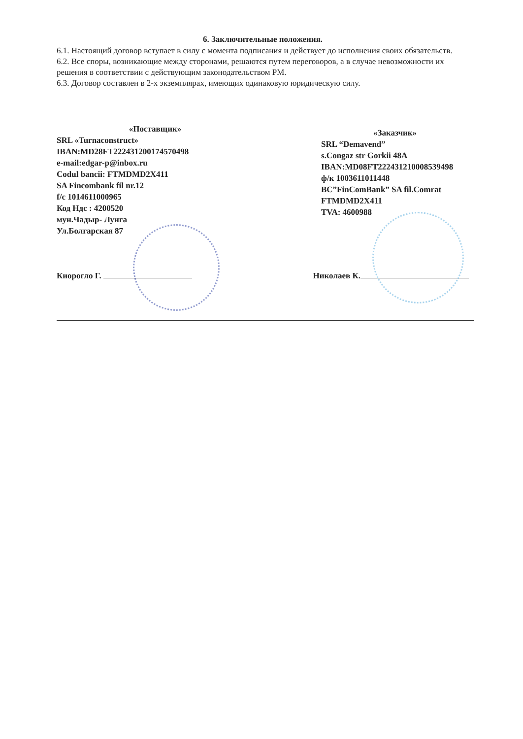6. Заключительные положения.
6.1. Настоящий договор вступает в силу с момента подписания и действует до исполнения своих обязательств.
6.2. Все споры, возникающие между сторонами, решаются путем переговоров, а в случае невозможности их решения в соответствии с действующим законодательством РМ.
6.3. Договор составлен в 2-х экземплярах, имеющих одинаковую юридическую силу.
«Поставщик»
SRL «Turnaconstruct»
IBAN:MD28FT222431200174570498
e-mail:edgar-p@inbox.ru
Codul bancii: FTMDMD2X411
SA Fincombank fil nr.12
f/c 1014611000965
Код Ндс : 4200520
мун.Чадыр- Лунга
Ул.Болгарская 87
«Заказчик»
SRL “Demavend”
s.Congaz str Gorkii 48A
IBAN:MD08FT222431210008539498
ф/к 1003611011448
BC”FinComBank” SA fil.Comrat
FTMDMD2X411
TVA: 4600988
Киорогло Г. Николаев К.